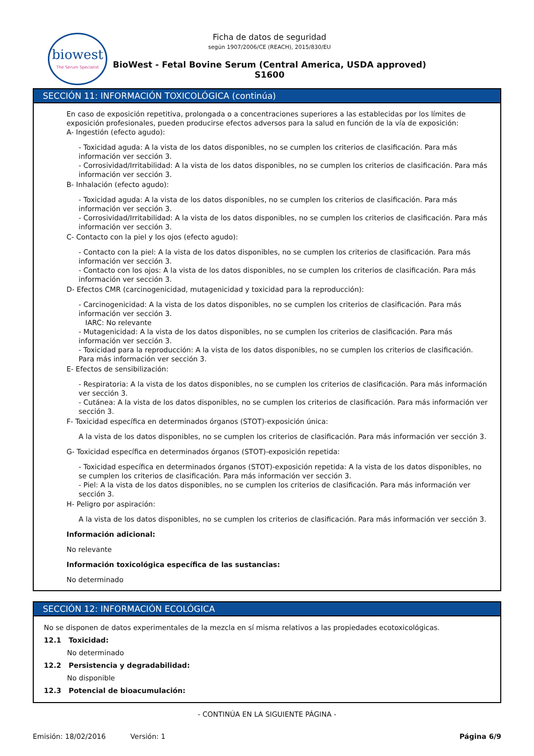biowest
The Serum Specialist
Ficha de datos de seguridad
según 1907/2006/CE (REACH), 2015/830/EU
BioWest - Fetal Bovine Serum (Central America, USDA approved)
S1600
SECCIÓN 11: INFORMACIÓN TOXICOLÓGICA (continúa)
En caso de exposición repetitiva, prolongada o a concentraciones superiores a las establecidas por los límites de exposición profesionales, pueden producirse efectos adversos para la salud en función de la vía de exposición:
A- Ingestión (efecto agudo):
- Toxicidad aguda: A la vista de los datos disponibles, no se cumplen los criterios de clasificación. Para más información ver sección 3.
- Corrosividad/Irritabilidad: A la vista de los datos disponibles, no se cumplen los criterios de clasificación. Para más información ver sección 3.
B- Inhalación (efecto agudo):
- Toxicidad aguda: A la vista de los datos disponibles, no se cumplen los criterios de clasificación. Para más información ver sección 3.
- Corrosividad/Irritabilidad: A la vista de los datos disponibles, no se cumplen los criterios de clasificación. Para más información ver sección 3.
C- Contacto con la piel y los ojos (efecto agudo):
- Contacto con la piel: A la vista de los datos disponibles, no se cumplen los criterios de clasificación. Para más información ver sección 3.
- Contacto con los ojos: A la vista de los datos disponibles, no se cumplen los criterios de clasificación. Para más información ver sección 3.
D- Efectos CMR (carcinogenicidad, mutagenicidad y toxicidad para la reproducción):
- Carcinogenicidad: A la vista de los datos disponibles, no se cumplen los criterios de clasificación. Para más información ver sección 3.
IARC: No relevante
- Mutagenicidad: A la vista de los datos disponibles, no se cumplen los criterios de clasificación. Para más información ver sección 3.
- Toxicidad para la reproducción: A la vista de los datos disponibles, no se cumplen los criterios de clasificación. Para más información ver sección 3.
E- Efectos de sensibilización:
- Respiratoria: A la vista de los datos disponibles, no se cumplen los criterios de clasificación. Para más información ver sección 3.
- Cutánea: A la vista de los datos disponibles, no se cumplen los criterios de clasificación. Para más información ver sección 3.
F- Toxicidad específica en determinados órganos (STOT)-exposición única:
A la vista de los datos disponibles, no se cumplen los criterios de clasificación. Para más información ver sección 3.
G- Toxicidad específica en determinados órganos (STOT)-exposición repetida:
- Toxicidad específica en determinados órganos (STOT)-exposición repetida: A la vista de los datos disponibles, no se cumplen los criterios de clasificación. Para más información ver sección 3.
- Piel: A la vista de los datos disponibles, no se cumplen los criterios de clasificación. Para más información ver sección 3.
H- Peligro por aspiración:
A la vista de los datos disponibles, no se cumplen los criterios de clasificación. Para más información ver sección 3.
Información adicional:
No relevante
Información toxicológica específica de las sustancias:
No determinado
SECCIÓN 12: INFORMACIÓN ECOLÓGICA
No se disponen de datos experimentales de la mezcla en sí misma relativos a las propiedades ecotoxicológicas.
12.1 Toxicidad:
No determinado
12.2 Persistencia y degradabilidad:
No disponible
12.3 Potencial de bioacumulación:
- CONTINÚA EN LA SIGUIENTE PÁGINA -
Emisión: 18/02/2016 Versión: 1 Página 6/9